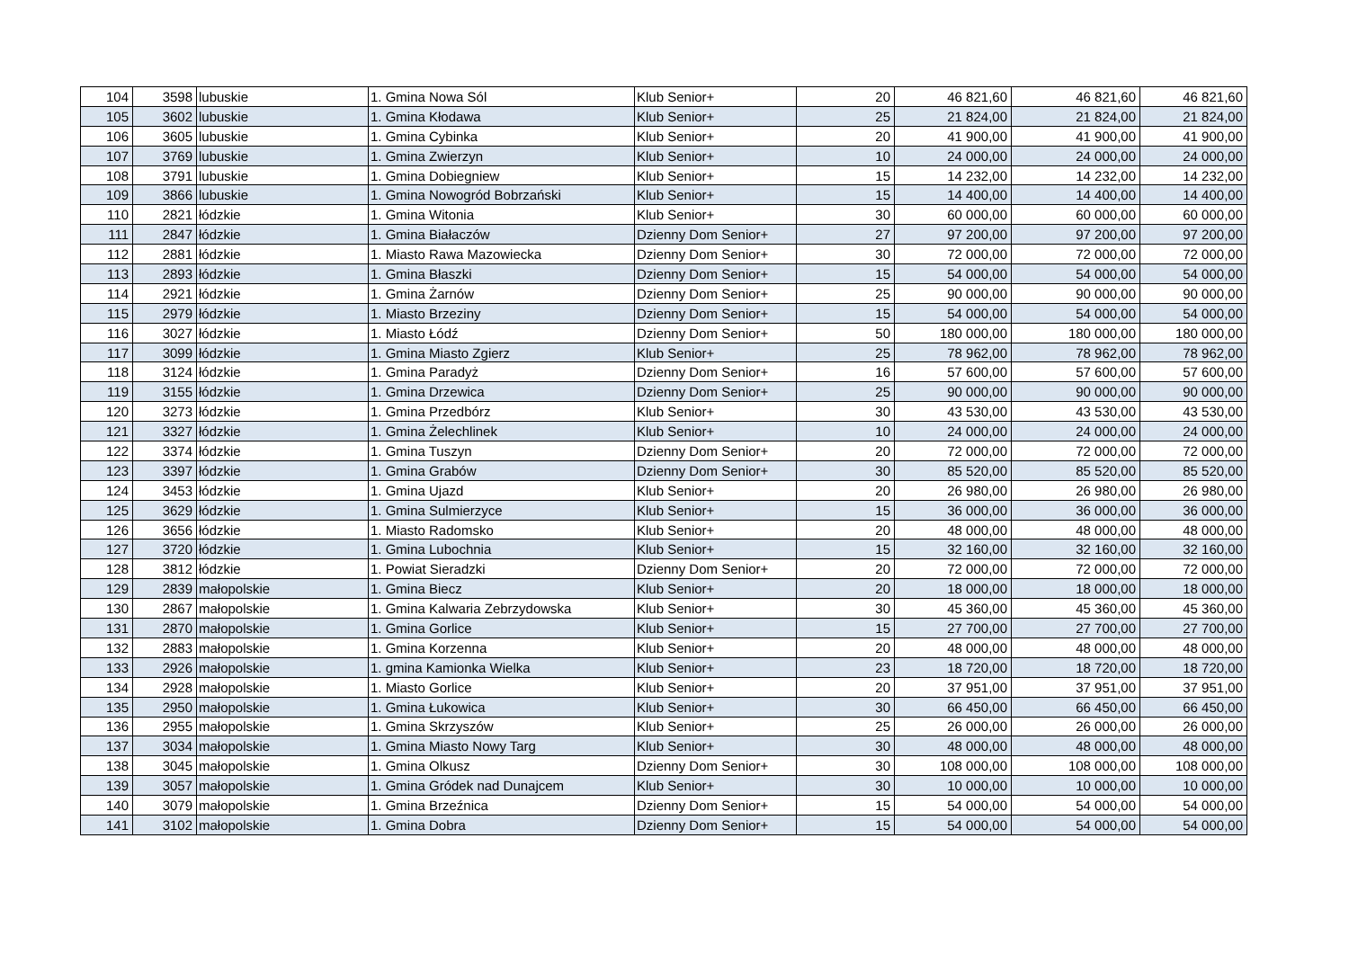| 104 | 3598 | lubuskie | 1. Gmina Nowa Sól | Klub Senior+ | 20 | 46 821,60 | 46 821,60 | 46 821,60 |
| 105 | 3602 | lubuskie | 1. Gmina Kłodawa | Klub Senior+ | 25 | 21 824,00 | 21 824,00 | 21 824,00 |
| 106 | 3605 | lubuskie | 1. Gmina Cybinka | Klub Senior+ | 20 | 41 900,00 | 41 900,00 | 41 900,00 |
| 107 | 3769 | lubuskie | 1. Gmina Zwierzyn | Klub Senior+ | 10 | 24 000,00 | 24 000,00 | 24 000,00 |
| 108 | 3791 | lubuskie | 1. Gmina Dobiegniew | Klub Senior+ | 15 | 14 232,00 | 14 232,00 | 14 232,00 |
| 109 | 3866 | lubuskie | 1. Gmina Nowogród Bobrzański | Klub Senior+ | 15 | 14 400,00 | 14 400,00 | 14 400,00 |
| 110 | 2821 | łódzkie | 1. Gmina Witonia | Klub Senior+ | 30 | 60 000,00 | 60 000,00 | 60 000,00 |
| 111 | 2847 | łódzkie | 1. Gmina Białaczów | Dzienny Dom Senior+ | 27 | 97 200,00 | 97 200,00 | 97 200,00 |
| 112 | 2881 | łódzkie | 1. Miasto Rawa Mazowiecka | Dzienny Dom Senior+ | 30 | 72 000,00 | 72 000,00 | 72 000,00 |
| 113 | 2893 | łódzkie | 1. Gmina Błaszki | Dzienny Dom Senior+ | 15 | 54 000,00 | 54 000,00 | 54 000,00 |
| 114 | 2921 | łódzkie | 1. Gmina Żarnów | Dzienny Dom Senior+ | 25 | 90 000,00 | 90 000,00 | 90 000,00 |
| 115 | 2979 | łódzkie | 1. Miasto Brzeziny | Dzienny Dom Senior+ | 15 | 54 000,00 | 54 000,00 | 54 000,00 |
| 116 | 3027 | łódzkie | 1. Miasto Łódź | Dzienny Dom Senior+ | 50 | 180 000,00 | 180 000,00 | 180 000,00 |
| 117 | 3099 | łódzkie | 1. Gmina Miasto Zgierz | Klub Senior+ | 25 | 78 962,00 | 78 962,00 | 78 962,00 |
| 118 | 3124 | łódzkie | 1. Gmina Paradyż | Dzienny Dom Senior+ | 16 | 57 600,00 | 57 600,00 | 57 600,00 |
| 119 | 3155 | łódzkie | 1. Gmina Drzewica | Dzienny Dom Senior+ | 25 | 90 000,00 | 90 000,00 | 90 000,00 |
| 120 | 3273 | łódzkie | 1. Gmina Przedbórz | Klub Senior+ | 30 | 43 530,00 | 43 530,00 | 43 530,00 |
| 121 | 3327 | łódzkie | 1. Gmina Żelechlinek | Klub Senior+ | 10 | 24 000,00 | 24 000,00 | 24 000,00 |
| 122 | 3374 | łódzkie | 1. Gmina Tuszyn | Dzienny Dom Senior+ | 20 | 72 000,00 | 72 000,00 | 72 000,00 |
| 123 | 3397 | łódzkie | 1. Gmina Grabów | Dzienny Dom Senior+ | 30 | 85 520,00 | 85 520,00 | 85 520,00 |
| 124 | 3453 | łódzkie | 1. Gmina Ujazd | Klub Senior+ | 20 | 26 980,00 | 26 980,00 | 26 980,00 |
| 125 | 3629 | łódzkie | 1. Gmina Sulmierzyce | Klub Senior+ | 15 | 36 000,00 | 36 000,00 | 36 000,00 |
| 126 | 3656 | łódzkie | 1. Miasto Radomsko | Klub Senior+ | 20 | 48 000,00 | 48 000,00 | 48 000,00 |
| 127 | 3720 | łódzkie | 1. Gmina Lubochnia | Klub Senior+ | 15 | 32 160,00 | 32 160,00 | 32 160,00 |
| 128 | 3812 | łódzkie | 1. Powiat Sieradzki | Dzienny Dom Senior+ | 20 | 72 000,00 | 72 000,00 | 72 000,00 |
| 129 | 2839 | małopolskie | 1. Gmina Biecz | Klub Senior+ | 20 | 18 000,00 | 18 000,00 | 18 000,00 |
| 130 | 2867 | małopolskie | 1. Gmina Kalwaria Zebrzydowska | Klub Senior+ | 30 | 45 360,00 | 45 360,00 | 45 360,00 |
| 131 | 2870 | małopolskie | 1. Gmina Gorlice | Klub Senior+ | 15 | 27 700,00 | 27 700,00 | 27 700,00 |
| 132 | 2883 | małopolskie | 1. Gmina Korzenna | Klub Senior+ | 20 | 48 000,00 | 48 000,00 | 48 000,00 |
| 133 | 2926 | małopolskie | 1. gmina Kamionka Wielka | Klub Senior+ | 23 | 18 720,00 | 18 720,00 | 18 720,00 |
| 134 | 2928 | małopolskie | 1. Miasto Gorlice | Klub Senior+ | 20 | 37 951,00 | 37 951,00 | 37 951,00 |
| 135 | 2950 | małopolskie | 1. Gmina Łukowica | Klub Senior+ | 30 | 66 450,00 | 66 450,00 | 66 450,00 |
| 136 | 2955 | małopolskie | 1. Gmina Skrzyszów | Klub Senior+ | 25 | 26 000,00 | 26 000,00 | 26 000,00 |
| 137 | 3034 | małopolskie | 1. Gmina Miasto Nowy Targ | Klub Senior+ | 30 | 48 000,00 | 48 000,00 | 48 000,00 |
| 138 | 3045 | małopolskie | 1. Gmina Olkusz | Dzienny Dom Senior+ | 30 | 108 000,00 | 108 000,00 | 108 000,00 |
| 139 | 3057 | małopolskie | 1. Gmina Gródek nad Dunajcem | Klub Senior+ | 30 | 10 000,00 | 10 000,00 | 10 000,00 |
| 140 | 3079 | małopolskie | 1. Gmina Brzeźnica | Dzienny Dom Senior+ | 15 | 54 000,00 | 54 000,00 | 54 000,00 |
| 141 | 3102 | małopolskie | 1. Gmina Dobra | Dzienny Dom Senior+ | 15 | 54 000,00 | 54 000,00 | 54 000,00 |